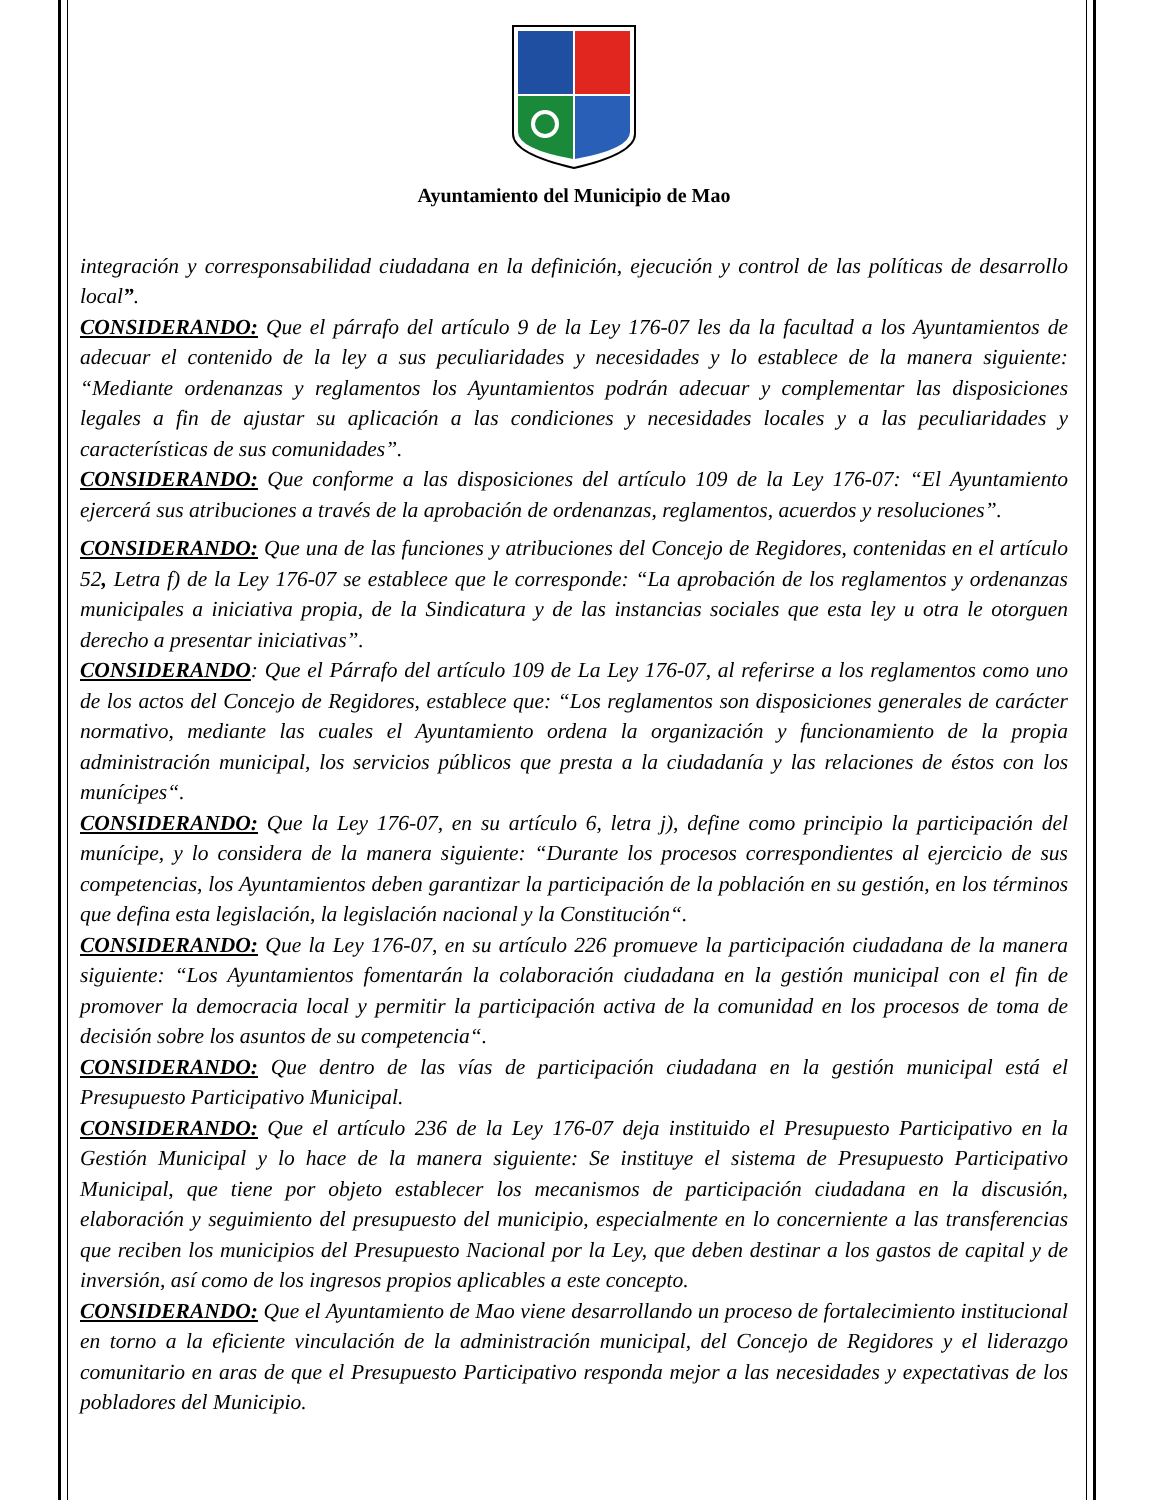Ayuntamiento del Municipio de Mao
integración y corresponsabilidad ciudadana en la definición, ejecución y control de las políticas de desarrollo local”.
CONSIDERANDO: Que el párrafo del artículo 9 de la Ley 176-07 les da la facultad a los Ayuntamientos de adecuar el contenido de la ley a sus peculiaridades y necesidades y lo establece de la manera siguiente: “Mediante ordenanzas y reglamentos los Ayuntamientos podrán adecuar y complementar las disposiciones legales a fin de ajustar su aplicación a las condiciones y necesidades locales y a las peculiaridades y características de sus comunidades”.
CONSIDERANDO: Que conforme a las disposiciones del artículo 109 de la Ley 176-07: “El Ayuntamiento ejercerá sus atribuciones a través de la aprobación de ordenanzas, reglamentos, acuerdos y resoluciones”.
CONSIDERANDO: Que una de las funciones y atribuciones del Concejo de Regidores, contenidas en el artículo 52, Letra f) de la Ley 176-07 se establece que le corresponde: “La aprobación de los reglamentos y ordenanzas municipales a iniciativa propia, de la Sindicatura y de las instancias sociales que esta ley u otra le otorguen derecho a presentar iniciativas”.
CONSIDERANDO: Que el Párrafo del artículo 109 de La Ley 176-07, al referirse a los reglamentos como uno de los actos del Concejo de Regidores, establece que: “Los reglamentos son disposiciones generales de carácter normativo, mediante las cuales el Ayuntamiento ordena la organización y funcionamiento de la propia administración municipal, los servicios públicos que presta a la ciudadanía y las relaciones de éstos con los munícipes“.
CONSIDERANDO: Que la Ley 176-07, en su artículo 6, letra j), define como principio la participación del munícipe, y lo considera de la manera siguiente: “Durante los procesos correspondientes al ejercicio de sus competencias, los Ayuntamientos deben garantizar la participación de la población en su gestión, en los términos que defina esta legislación, la legislación nacional y la Constitución“.
CONSIDERANDO: Que la Ley 176-07, en su artículo 226 promueve la participación ciudadana de la manera siguiente: “Los Ayuntamientos fomentarán la colaboración ciudadana en la gestión municipal con el fin de promover la democracia local y permitir la participación activa de la comunidad en los procesos de toma de decisión sobre los asuntos de su competencia“.
CONSIDERANDO: Que dentro de las vías de participación ciudadana en la gestión municipal está el Presupuesto Participativo Municipal.
CONSIDERANDO: Que el artículo 236 de la Ley 176-07 deja instituido el Presupuesto Participativo en la Gestión Municipal y lo hace de la manera siguiente: Se instituye el sistema de Presupuesto Participativo Municipal, que tiene por objeto establecer los mecanismos de participación ciudadana en la discusión, elaboración y seguimiento del presupuesto del municipio, especialmente en lo concerniente a las transferencias que reciben los municipios del Presupuesto Nacional por la Ley, que deben destinar a los gastos de capital y de inversión, así como de los ingresos propios aplicables a este concepto.
CONSIDERANDO: Que el Ayuntamiento de Mao viene desarrollando un proceso de fortalecimiento institucional en torno a la eficiente vinculación de la administración municipal, del Concejo de Regidores y el liderazgo comunitario en aras de que el Presupuesto Participativo responda mejor a las necesidades y expectativas de los pobladores del Municipio.